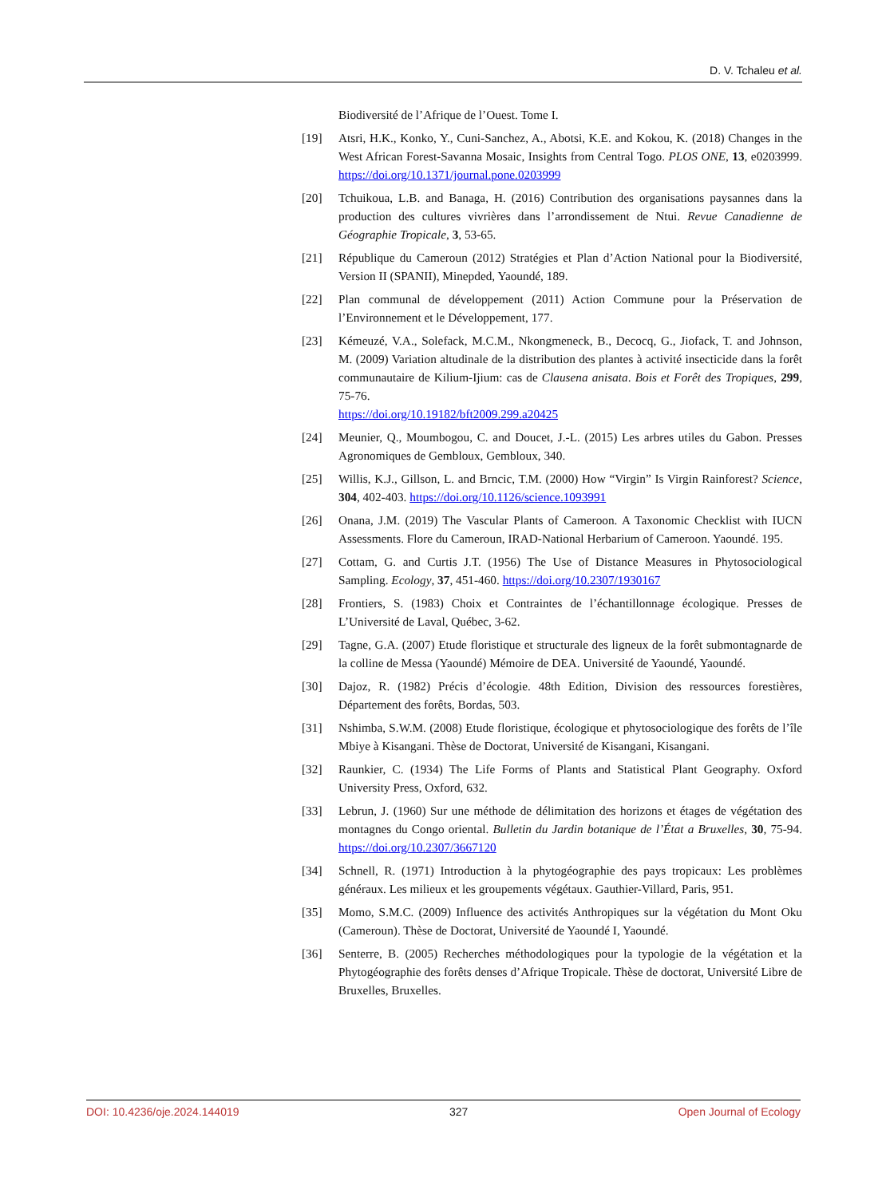D. V. Tchaleu et al.
Biodiversité de l’Afrique de l’Ouest. Tome I.
[19] Atsri, H.K., Konko, Y., Cuni-Sanchez, A., Abotsi, K.E. and Kokou, K. (2018) Changes in the West African Forest-Savanna Mosaic, Insights from Central Togo. PLOS ONE, 13, e0203999. https://doi.org/10.1371/journal.pone.0203999
[20] Tchuikoua, L.B. and Banaga, H. (2016) Contribution des organisations paysannes dans la production des cultures vivrières dans l’arrondissement de Ntui. Revue Canadienne de Géographie Tropicale, 3, 53-65.
[21] République du Cameroun (2012) Stratégies et Plan d’Action National pour la Biodiversité, Version II (SPANII), Minepded, Yaoundé, 189.
[22] Plan communal de développement (2011) Action Commune pour la Préservation de l’Environnement et le Développement, 177.
[23] Kémeuzé, V.A., Solefack, M.C.M., Nkongmeneck, B., Decocq, G., Jiofack, T. and Johnson, M. (2009) Variation altudinale de la distribution des plantes à activité insecticide dans la forêt communautaire de Kilium-Ijium: cas de Clausena anisata. Bois et Forêt des Tropiques, 299, 75-76.
https://doi.org/10.19182/bft2009.299.a20425
[24] Meunier, Q., Moumbogou, C. and Doucet, J.-L. (2015) Les arbres utiles du Gabon. Presses Agronomiques de Gembloux, Gembloux, 340.
[25] Willis, K.J., Gillson, L. and Brncic, T.M. (2000) How “Virgin” Is Virgin Rainforest? Science, 304, 402-403. https://doi.org/10.1126/science.1093991
[26] Onana, J.M. (2019) The Vascular Plants of Cameroon. A Taxonomic Checklist with IUCN Assessments. Flore du Cameroun, IRAD-National Herbarium of Cameroon. Yaoundé. 195.
[27] Cottam, G. and Curtis J.T. (1956) The Use of Distance Measures in Phytosociological Sampling. Ecology, 37, 451-460. https://doi.org/10.2307/1930167
[28] Frontiers, S. (1983) Choix et Contraintes de l’échantillonnage écologique. Presses de L’Université de Laval, Québec, 3-62.
[29] Tagne, G.A. (2007) Etude floristique et structurale des ligneux de la forêt submontagnarde de la colline de Messa (Yaoundé) Mémoire de DEA. Université de Yaoundé, Yaoundé.
[30] Dajoz, R. (1982) Précis d’écologie. 48th Edition, Division des ressources forestières, Département des forêts, Bordas, 503.
[31] Nshimba, S.W.M. (2008) Etude floristique, écologique et phytosociologique des forêts de l’île Mbiye à Kisangani. Thèse de Doctorat, Université de Kisangani, Kisangani.
[32] Raunkier, C. (1934) The Life Forms of Plants and Statistical Plant Geography. Oxford University Press, Oxford, 632.
[33] Lebrun, J. (1960) Sur une méthode de délimitation des horizons et étages de végétation des montagnes du Congo oriental. Bulletin du Jardin botanique de l’État a Bruxelles, 30, 75-94. https://doi.org/10.2307/3667120
[34] Schnell, R. (1971) Introduction à la phytogéographie des pays tropicaux: Les problèmes généraux. Les milieux et les groupements végétaux. Gauthier-Villard, Paris, 951.
[35] Momo, S.M.C. (2009) Influence des activités Anthropiques sur la végétation du Mont Oku (Cameroun). Thèse de Doctorat, Université de Yaoundé I, Yaoundé.
[36] Senterre, B. (2005) Recherches méthodologiques pour la typologie de la végétation et la Phytogéographie des forêts denses d’Afrique Tropicale. Thèse de doctorat, Université Libre de Bruxelles, Bruxelles.
DOI: 10.4236/oje.2024.144019 327 Open Journal of Ecology